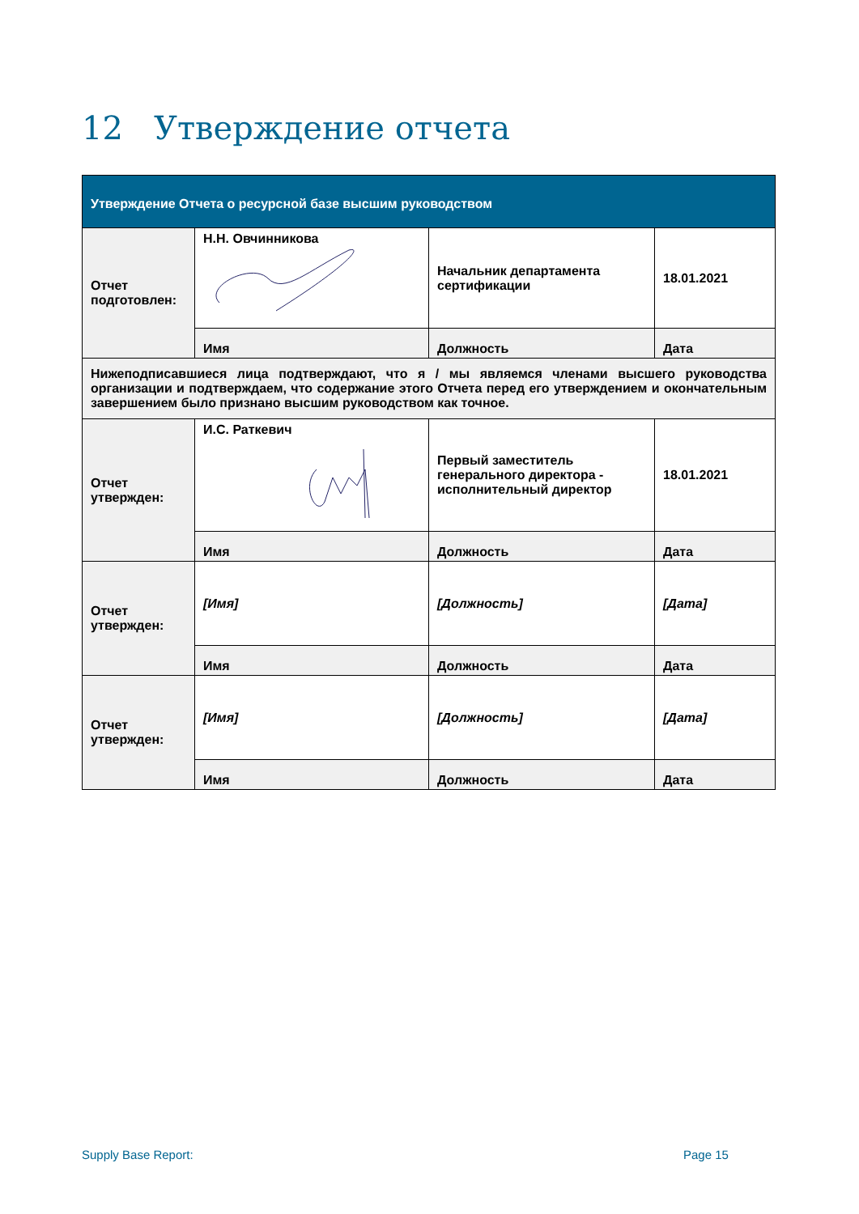12 Утверждение отчета
| Утверждение Отчета о ресурсной базе высшим руководством | | | |
| Отчет подготовлен: | Н.Н. Овчинникова | Начальник департамента сертификации | 18.01.2021 |
| | Имя | Должность | Дата |
| Нижеподписавшиеся лица подтверждают, что я / мы являемся членами высшего руководства организации и подтверждаем, что содержание этого Отчета перед его утверждением и окончательным завершением было признано высшим руководством как точное. | | | |
| Отчет утвержден: | И.С. Раткевич | Первый заместитель генерального директора - исполнительный директор | 18.01.2021 |
| | Имя | Должность | Дата |
| Отчет утвержден: | [Имя] | [Должность] | [Дата] |
| | Имя | Должность | Дата |
| Отчет утвержден: | [Имя] | [Должность] | [Дата] |
| | Имя | Должность | Дата |
Supply Base Report: Page 15